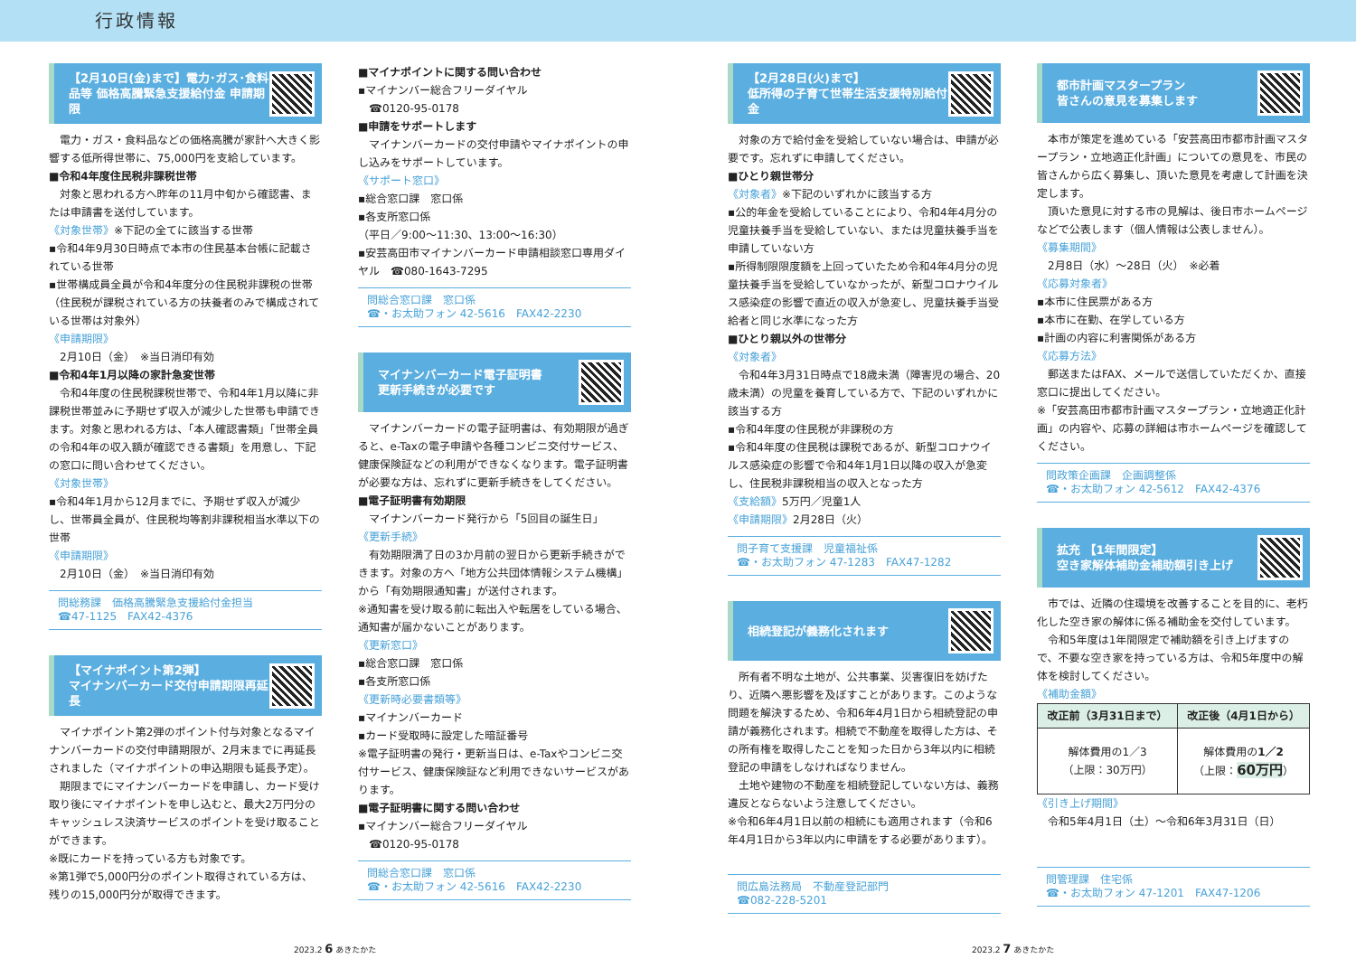行政情報
【2月10日(金)まで】電力･ガス･食料品等 価格高騰緊急支援給付金 申請期限
　電力・ガス・食料品などの価格高騰が家計へ大きく影響する低所得世帯に、75,000円を支給しています。
■令和4年度住民税非課税世帯
　対象と思われる方へ昨年の11月中旬から確認書、または申請書を送付しています。
《対象世帯》※下記の全てに該当する世帯
▪令和4年9月30日時点で本市の住民基本台帳に記載されている世帯
▪世帯構成員全員が令和4年度分の住民税非課税の世帯（住民税が課税されている方の扶養者のみで構成されている世帯は対象外）
《申請期限》
　2月10日（金）　※当日消印有効
■令和4年1月以降の家計急変世帯
　令和4年度の住民税課税世帯で、令和4年1月以降に非課税世帯並みに予期せず収入が減少した世帯も申請できます。対象と思われる方は、「本人確認書類」「世帯全員の令和4年の収入額が確認できる書類」を用意し、下記の窓口に問い合わせてください。
《対象世帯》
▪令和4年1月から12月までに、予期せず収入が減少し、世帯員全員が、住民税均等割非課税相当水準以下の世帯
《申請期限》
　2月10日（金）　※当日消印有効
問総務課　価格高騰緊急支援給付金担当
☎47-1125　FAX42-4376
【マイナポイント第2弾】
マイナンバーカード交付申請期限再延長
　マイナポイント第2弾のポイント付与対象となるマイナンバーカードの交付申請期限が、2月末までに再延長されました（マイナポイントの申込期限も延長予定）。
　期限までにマイナンバーカードを申請し、カード受け取り後にマイナポイントを申し込むと、最大2万円分のキャッシュレス決済サービスのポイントを受け取ることができます。
※既にカードを持っている方も対象です。
※第1弾で5,000円分のポイント取得されている方は、残りの15,000円分が取得できます。
■マイナポイントに関する問い合わせ
▪マイナンバー総合フリーダイヤル
　☎0120-95-0178
■申請をサポートします
　マイナンバーカードの交付申請やマイナポイントの申し込みをサポートしています。
《サポート窓口》
▪総合窓口課　窓口係
▪各支所窓口係
（平日／9:00～11:30、13:00～16:30）
▪安芸高田市マイナンバーカード申請相談窓口専用ダイヤル　☎080-1643-7295
問総合窓口課　窓口係
☎・お太助フォン 42-5616　FAX42-2230
マイナンバーカード電子証明書
更新手続きが必要です
　マイナンバーカードの電子証明書は、有効期限が過ぎると、e-Taxの電子申請や各種コンビニ交付サービス、健康保険証などの利用ができなくなります。電子証明書が必要な方は、忘れずに更新手続きをしてください。
■電子証明書有効期限
　マイナンバーカード発行から「5回目の誕生日」
《更新手続》
　有効期限満了日の3か月前の翌日から更新手続きができます。対象の方へ「地方公共団体情報システム機構」から「有効期限通知書」が送付されます。
※通知書を受け取る前に転出入や転居をしている場合、通知書が届かないことがあります。
《更新窓口》
▪総合窓口課　窓口係
▪各支所窓口係
《更新時必要書類等》
▪マイナンバーカード
▪カード受取時に設定した暗証番号
※電子証明書の発行・更新当日は、e-Taxやコンビニ交付サービス、健康保険証など利用できないサービスがあります。
■電子証明書に関する問い合わせ
▪マイナンバー総合フリーダイヤル
　☎0120-95-0178
問総合窓口課　窓口係
☎・お太助フォン 42-5616　FAX42-2230
【2月28日(火)まで】
低所得の子育て世帯生活支援特別給付金
　対象の方で給付金を受給していない場合は、申請が必要です。忘れずに申請してください。
■ひとり親世帯分
《対象者》※下記のいずれかに該当する方
▪公的年金を受給していることにより、令和4年4月分の児童扶養手当を受給していない、または児童扶養手当を申請していない方
▪所得制限限度額を上回っていたため令和4年4月分の児童扶養手当を受給していなかったが、新型コロナウイルス感染症の影響で直近の収入が急変し、児童扶養手当受給者と同じ水準になった方
■ひとり親以外の世帯分
《対象者》
　令和4年3月31日時点で18歳未満（障害児の場合、20歳未満）の児童を養育している方で、下記のいずれかに該当する方
▪令和4年度の住民税が非課税の方
▪令和4年度の住民税は課税であるが、新型コロナウイルス感染症の影響で令和4年1月1日以降の収入が急変し、住民税非課税相当の収入となった方
《支給額》5万円／児童1人
《申請期限》2月28日（火）
問子育て支援課　児童福祉係
☎・お太助フォン 47-1283　FAX47-1282
相続登記が義務化されます
　所有者不明な土地が、公共事業、災害復旧を妨げたり、近隣へ悪影響を及ぼすことがあります。このような問題を解決するため、令和6年4月1日から相続登記の申請が義務化されます。相続で不動産を取得した方は、その所有権を取得したことを知った日から3年以内に相続登記の申請をしなければなりません。
　土地や建物の不動産を相続登記していない方は、義務違反とならないよう注意してください。
※令和6年4月1日以前の相続にも適用されます（令和6年4月1日から3年以内に申請をする必要があります）。
問広島法務局　不動産登記部門
☎082-228-5201
都市計画マスタープラン
皆さんの意見を募集します
　本市が策定を進めている「安芸高田市都市計画マスタープラン・立地適正化計画」についての意見を、市民の皆さんから広く募集し、頂いた意見を考慮して計画を決定します。
　頂いた意見に対する市の見解は、後日市ホームページなどで公表します（個人情報は公表しません）。
《募集期間》
　2月8日（水）～28日（火）　※必着
《応募対象者》
▪本市に住民票がある方
▪本市に在勤、在学している方
▪計画の内容に利害関係がある方
《応募方法》
　郵送またはFAX、メールで送信していただくか、直接窓口に提出してください。
※「安芸高田市都市計画マスタープラン・立地適正化計画」の内容や、応募の詳細は市ホームページを確認してください。
問政策企画課　企画調整係
☎・お太助フォン 42-5612　FAX42-4376
拡充 【1年間限定】
空き家解体補助金補助額引き上げ
　市では、近隣の住環境を改善することを目的に、老朽化した空き家の解体に係る補助金を交付しています。
　令和5年度は1年間限定で補助額を引き上げますので、不要な空き家を持っている方は、令和5年度中の解体を検討してください。
《補助金額》
| 改正前（3月31日まで） | 改正後（4月1日から） |
| --- | --- |
| 解体費用の1／3 （上限：30万円） | 解体費用の 1／2 （上限： 60万円 ） |
《引き上げ期間》
　令和5年4月1日（土）～令和6年3月31日（日）
問管理課　住宅係
☎・お太助フォン 47-1201　FAX47-1206
2023.2 6 あきたかた 2023.2 7 あきたかた